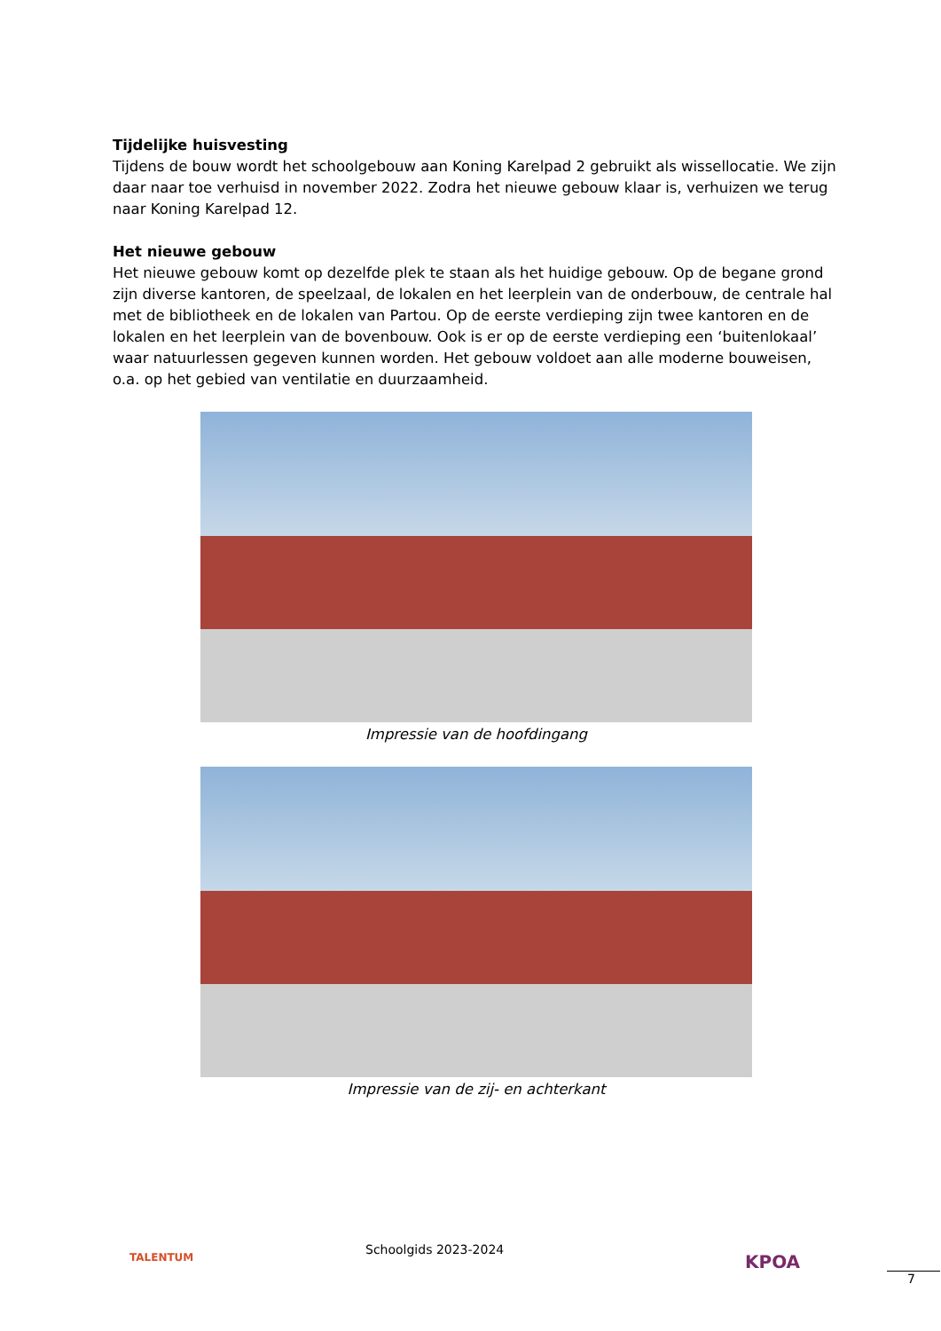Tijdelijke huisvesting
Tijdens de bouw wordt het schoolgebouw aan Koning Karelpad 2 gebruikt als wissellocatie. We zijn daar naar toe verhuisd in november 2022. Zodra het nieuwe gebouw klaar is, verhuizen we terug naar Koning Karelpad 12.
Het nieuwe gebouw
Het nieuwe gebouw komt op dezelfde plek te staan als het huidige gebouw. Op de begane grond zijn diverse kantoren, de speelzaal, de lokalen en het leerplein van de onderbouw, de centrale hal met de bibliotheek en de lokalen van Partou. Op de eerste verdieping zijn twee kantoren en de lokalen en het leerplein van de bovenbouw. Ook is er op de eerste verdieping een ‘buitenlokaal’ waar natuurlessen gegeven kunnen worden. Het gebouw voldoet aan alle moderne bouweisen, o.a. op het gebied van ventilatie en duurzaamheid.
Impressie van de hoofdingang
Impressie van de zij- en achterkant
TALENTUM
Schoolgids 2023-2024
KPOA
7